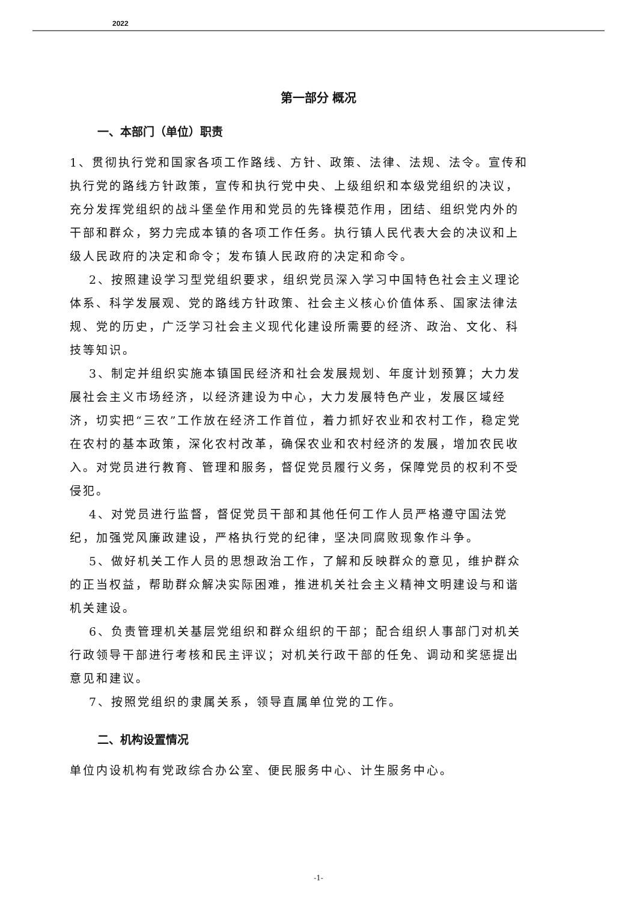2022
第一部分 概况
一、本部门（单位）职责
1、贯彻执行党和国家各项工作路线、方针、政策、法律、法规、法令。宣传和执行党的路线方针政策，宣传和执行党中央、上级组织和本级党组织的决议，充分发挥党组织的战斗堡垒作用和党员的先锋模范作用，团结、组织党内外的干部和群众，努力完成本镇的各项工作任务。执行镇人民代表大会的决议和上级人民政府的决定和命令；发布镇人民政府的决定和命令。
2、按照建设学习型党组织要求，组织党员深入学习中国特色社会主义理论体系、科学发展观、党的路线方针政策、社会主义核心价值体系、国家法律法规、党的历史，广泛学习社会主义现代化建设所需要的经济、政治、文化、科技等知识。
3、制定并组织实施本镇国民经济和社会发展规划、年度计划预算；大力发展社会主义市场经济，以经济建设为中心，大力发展特色产业，发展区域经济，切实把“三农”工作放在经济工作首位，着力抓好农业和农村工作，稳定党在农村的基本政策，深化农村改革，确保农业和农村经济的发展，增加农民收入。对党员进行教育、管理和服务，督促党员履行义务，保障党员的权利不受侵犯。
4、对党员进行监督，督促党员干部和其他任何工作人员严格遵守国法党纪，加强党风廉政建设，严格执行党的纪律，坚决同腐败现象作斗争。
5、做好机关工作人员的思想政治工作，了解和反映群众的意见，维护群众的正当权益，帮助群众解决实际困难，推进机关社会主义精神文明建设与和谐机关建设。
6、负责管理机关基层党组织和群众组织的干部；配合组织人事部门对机关行政领导干部进行考核和民主评议；对机关行政干部的任免、调动和奖惩提出意见和建议。
7、按照党组织的隶属关系，领导直属单位党的工作。
二、机构设置情况
单位内设机构有党政综合办公室、便民服务中心、计生服务中心。
-1-